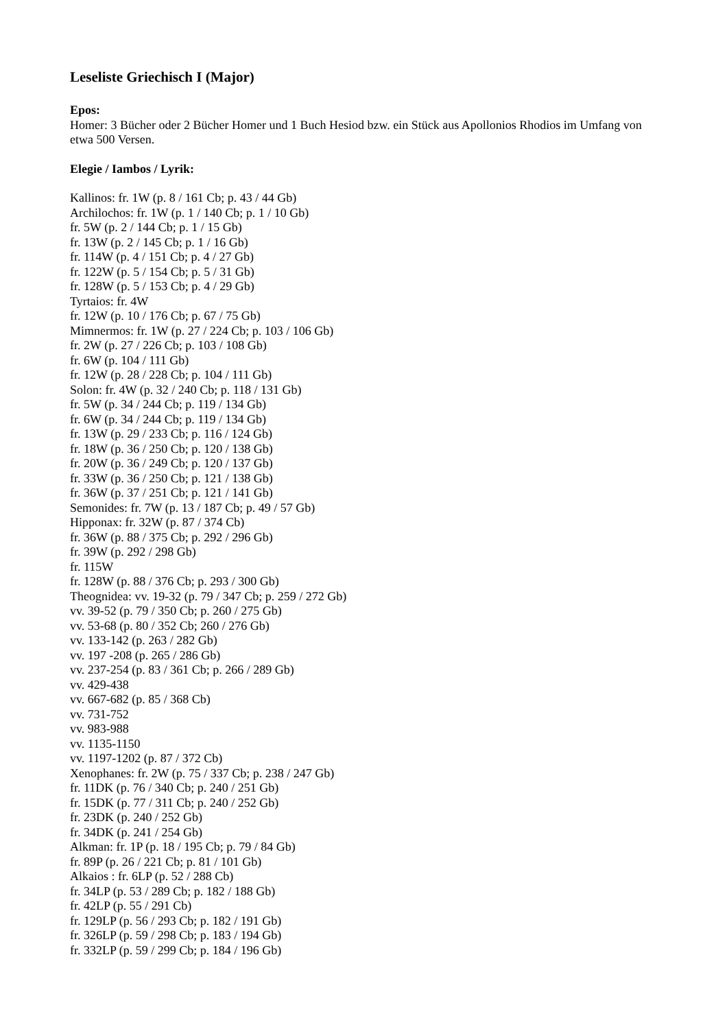Leseliste Griechisch I (Major)
Epos:
Homer: 3 Bücher oder 2 Bücher Homer und 1 Buch Hesiod bzw. ein Stück aus Apollonios Rhodios im Umfang von etwa 500 Versen.
Elegie / Iambos / Lyrik:
Kallinos: fr. 1W (p. 8 / 161 Cb; p. 43 / 44 Gb)
Archilochos: fr. 1W (p. 1 / 140 Cb; p. 1 / 10 Gb)
fr. 5W (p. 2 / 144 Cb; p. 1 / 15 Gb)
fr. 13W (p. 2 / 145 Cb; p. 1 / 16 Gb)
fr. 114W (p. 4 / 151 Cb; p. 4 / 27 Gb)
fr. 122W (p. 5 / 154 Cb; p. 5 / 31 Gb)
fr. 128W (p. 5 / 153 Cb; p. 4 / 29 Gb)
Tyrtaios: fr. 4W
fr. 12W (p. 10 / 176 Cb; p. 67 / 75 Gb)
Mimnermos: fr. 1W (p. 27 / 224 Cb; p. 103 / 106 Gb)
fr. 2W (p. 27 / 226 Cb; p. 103 / 108 Gb)
fr. 6W (p. 104 / 111 Gb)
fr. 12W (p. 28 / 228 Cb; p. 104 / 111 Gb)
Solon: fr. 4W (p. 32 / 240 Cb; p. 118 / 131 Gb)
fr. 5W (p. 34 / 244 Cb; p. 119 / 134 Gb)
fr. 6W (p. 34 / 244 Cb; p. 119 / 134 Gb)
fr. 13W (p. 29 / 233 Cb; p. 116 / 124 Gb)
fr. 18W (p. 36 / 250 Cb; p. 120 / 138 Gb)
fr. 20W (p. 36 / 249 Cb; p. 120 / 137 Gb)
fr. 33W (p. 36 / 250 Cb; p. 121 / 138 Gb)
fr. 36W (p. 37 / 251 Cb; p. 121 / 141 Gb)
Semonides: fr. 7W (p. 13 / 187 Cb; p. 49 / 57 Gb)
Hipponax: fr. 32W (p. 87 / 374 Cb)
fr. 36W (p. 88 / 375 Cb; p. 292 / 296 Gb)
fr. 39W (p. 292 / 298 Gb)
fr. 115W
fr. 128W (p. 88 / 376 Cb; p. 293 / 300 Gb)
Theognidea: vv. 19-32 (p. 79 / 347 Cb; p. 259 / 272 Gb)
vv. 39-52 (p. 79 / 350 Cb; p. 260 / 275 Gb)
vv. 53-68 (p. 80 / 352 Cb; 260 / 276 Gb)
vv. 133-142 (p. 263 / 282 Gb)
vv. 197 -208 (p. 265 / 286 Gb)
vv. 237-254 (p. 83 / 361 Cb; p. 266 / 289 Gb)
vv. 429-438
vv. 667-682 (p. 85 / 368 Cb)
vv. 731-752
vv. 983-988
vv. 1135-1150
vv. 1197-1202 (p. 87 / 372 Cb)
Xenophanes: fr. 2W (p. 75 / 337 Cb; p. 238 / 247 Gb)
fr. 11DK (p. 76 / 340 Cb; p. 240 / 251 Gb)
fr. 15DK (p. 77 / 311 Cb; p. 240 / 252 Gb)
fr. 23DK (p. 240 / 252 Gb)
fr. 34DK (p. 241 / 254 Gb)
Alkman: fr. 1P (p. 18 / 195 Cb; p. 79 / 84 Gb)
fr. 89P (p. 26 / 221 Cb; p. 81 / 101 Gb)
Alkaios : fr. 6LP (p. 52 / 288 Cb)
fr. 34LP (p. 53 / 289 Cb; p. 182 / 188 Gb)
fr. 42LP (p. 55 / 291 Cb)
fr. 129LP (p. 56 / 293 Cb; p. 182 / 191 Gb)
fr. 326LP (p. 59 / 298 Cb; p. 183 / 194 Gb)
fr. 332LP (p. 59 / 299 Cb; p. 184 / 196 Gb)